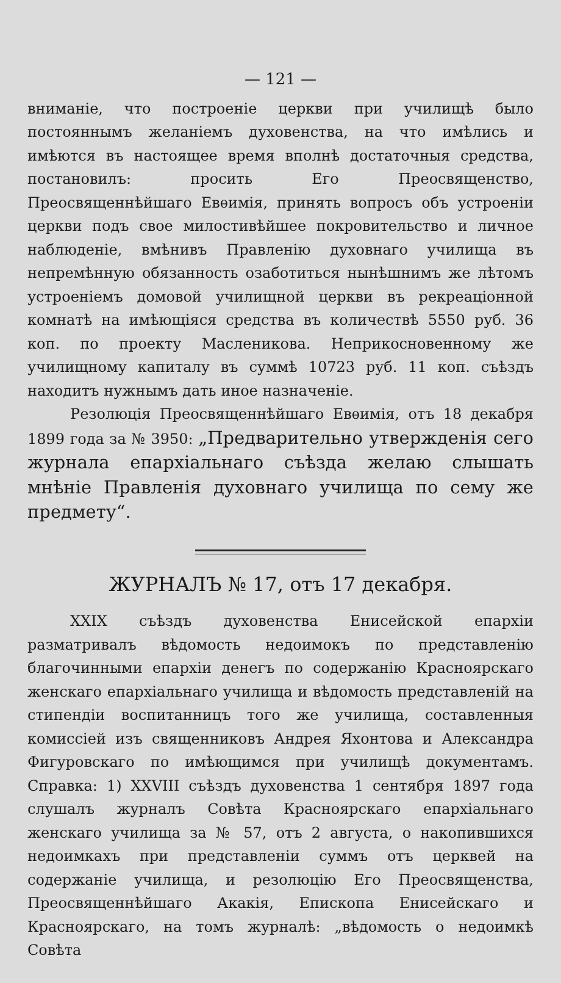— 121 —
вниманіе, что построеніе церкви при училищѣ было постояннымъ желаніемъ духовенства, на что имѣлись и имѣются въ настоящее время вполнѣ достаточныя средства, постановилъ: просить Его Преосвященство, Преосвященнѣйшаго Евѳимія, принять вопросъ объ устроеніи церкви подъ свое милостивѣйшее покровительство и личное наблюденіе, вмѣнивъ Правленію духовнаго училища въ непремѣнную обязанность озаботиться нынѣшнимъ же лѣтомъ устроеніемъ домовой училищной церкви въ рекреаціонной комнатѣ на имѣющіяся средства въ количествѣ 5550 руб. 36 коп. по проекту Масленикова. Неприкосновенному же училищному капиталу въ суммѣ 10723 руб. 11 коп. съѣздъ находитъ нужнымъ дать иное назначеніе.
Резолюція Преосвященнѣйшаго Евѳимія, отъ 18 декабря 1899 года за № 3950: „Предварительно утвержденія сего журнала епархіальнаго съѣзда желаю слышать мнѣніе Правленія духовнаго училища по сему же предмету“.
ЖУРНАЛЪ № 17, отъ 17 декабря.
XXIX съѣздъ духовенства Енисейской епархіи разматривалъ вѣдомость недоимокъ по представленію благочинными епархіи денегъ по содержанію Красноярскаго женскаго епархіальнаго училища и вѣдомость представленій на стипендіи воспитанницъ того же училища, составленныя комиссіей изъ священниковъ Андрея Яхонтова и Александра Фигуровскаго по имѣющимся при училищѣ документамъ. Справка: 1) XXVIII съѣздъ духовенства 1 сентября 1897 года слушалъ журналъ Совѣта Красноярскаго епархіальнаго женскаго училища за № 57, отъ 2 августа, о накопившихся недоимкахъ при представленіи суммъ отъ церквей на содержаніе училища, и резолюцію Его Преосвященства, Преосвященнѣйшаго Акакія, Епископа Енисейскаго и Красноярскаго, на томъ журналѣ: „вѣдомость о недоимкѣ Совѣта